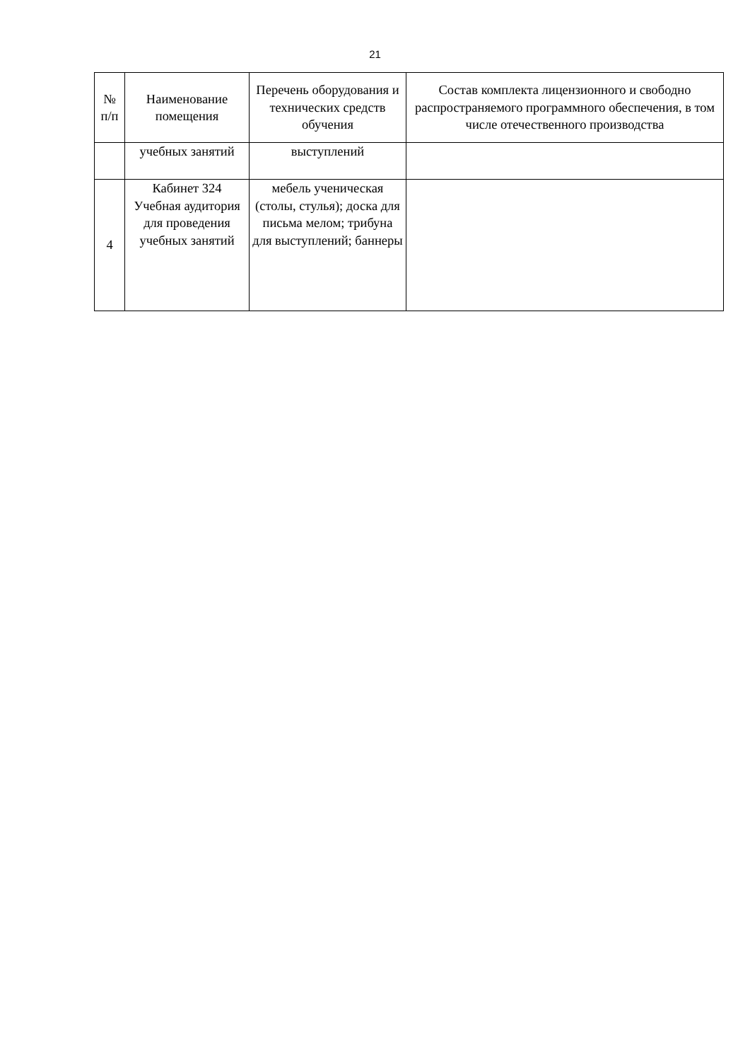21
| № п/п | Наименование помещения | Перечень оборудования и технических средств обучения | Состав комплекта лицензионного и свободно распространяемого программного обеспечения, в том числе отечественного производства |
| --- | --- | --- | --- |
| | учебных занятий | выступлений | |
| 4 | Кабинет 324 Учебная аудитория для проведения учебных занятий | мебель ученическая (столы, стулья); доска для письма мелом; трибуна для выступлений; баннеры | |